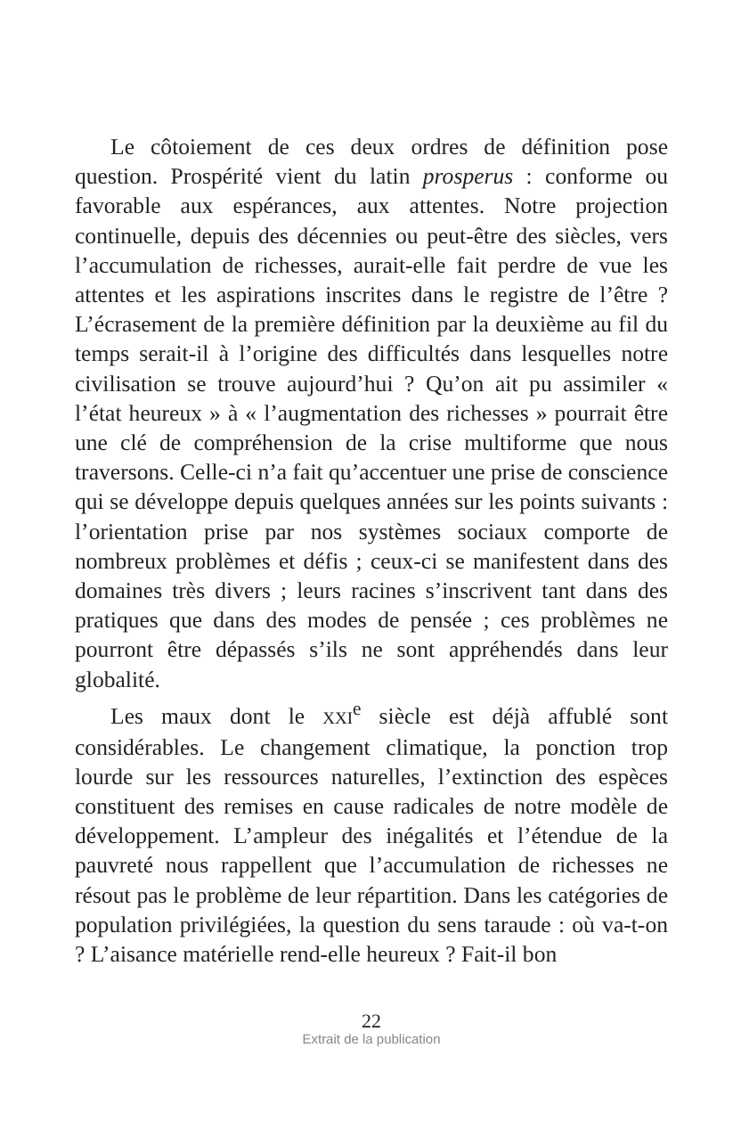Le côtoiement de ces deux ordres de définition pose question. Prospérité vient du latin prosperus : conforme ou favorable aux espérances, aux attentes. Notre projection continuelle, depuis des décennies ou peut-être des siècles, vers l’accumulation de richesses, aurait-elle fait perdre de vue les attentes et les aspirations inscrites dans le registre de l’être ? L’écrasement de la première définition par la deuxième au fil du temps serait-il à l’origine des difficultés dans lesquelles notre civilisation se trouve aujourd’hui ? Qu’on ait pu assimiler « l’état heureux » à « l’augmentation des richesses » pourrait être une clé de compréhension de la crise multiforme que nous traversons. Celle-ci n’a fait qu’accentuer une prise de conscience qui se développe depuis quelques années sur les points suivants : l’orientation prise par nos systèmes sociaux comporte de nombreux problèmes et défis ; ceux-ci se manifestent dans des domaines très divers ; leurs racines s’inscrivent tant dans des pratiques que dans des modes de pensée ; ces problèmes ne pourront être dépassés s’ils ne sont appréhendés dans leur globalité.
Les maux dont le XXI<sup>e</sup> siècle est déjà affublé sont considérables. Le changement climatique, la ponction trop lourde sur les ressources naturelles, l’extinction des espèces constituent des remises en cause radicales de notre modèle de développement. L’ampleur des inégalités et l’étendue de la pauvreté nous rappellent que l’accumulation de richesses ne résout pas le problème de leur répartition. Dans les catégories de population privilégiées, la question du sens taraude : où va-t-on ? L’aisance matérielle rend-elle heureux ? Fait-il bon
22
Extrait de la publication